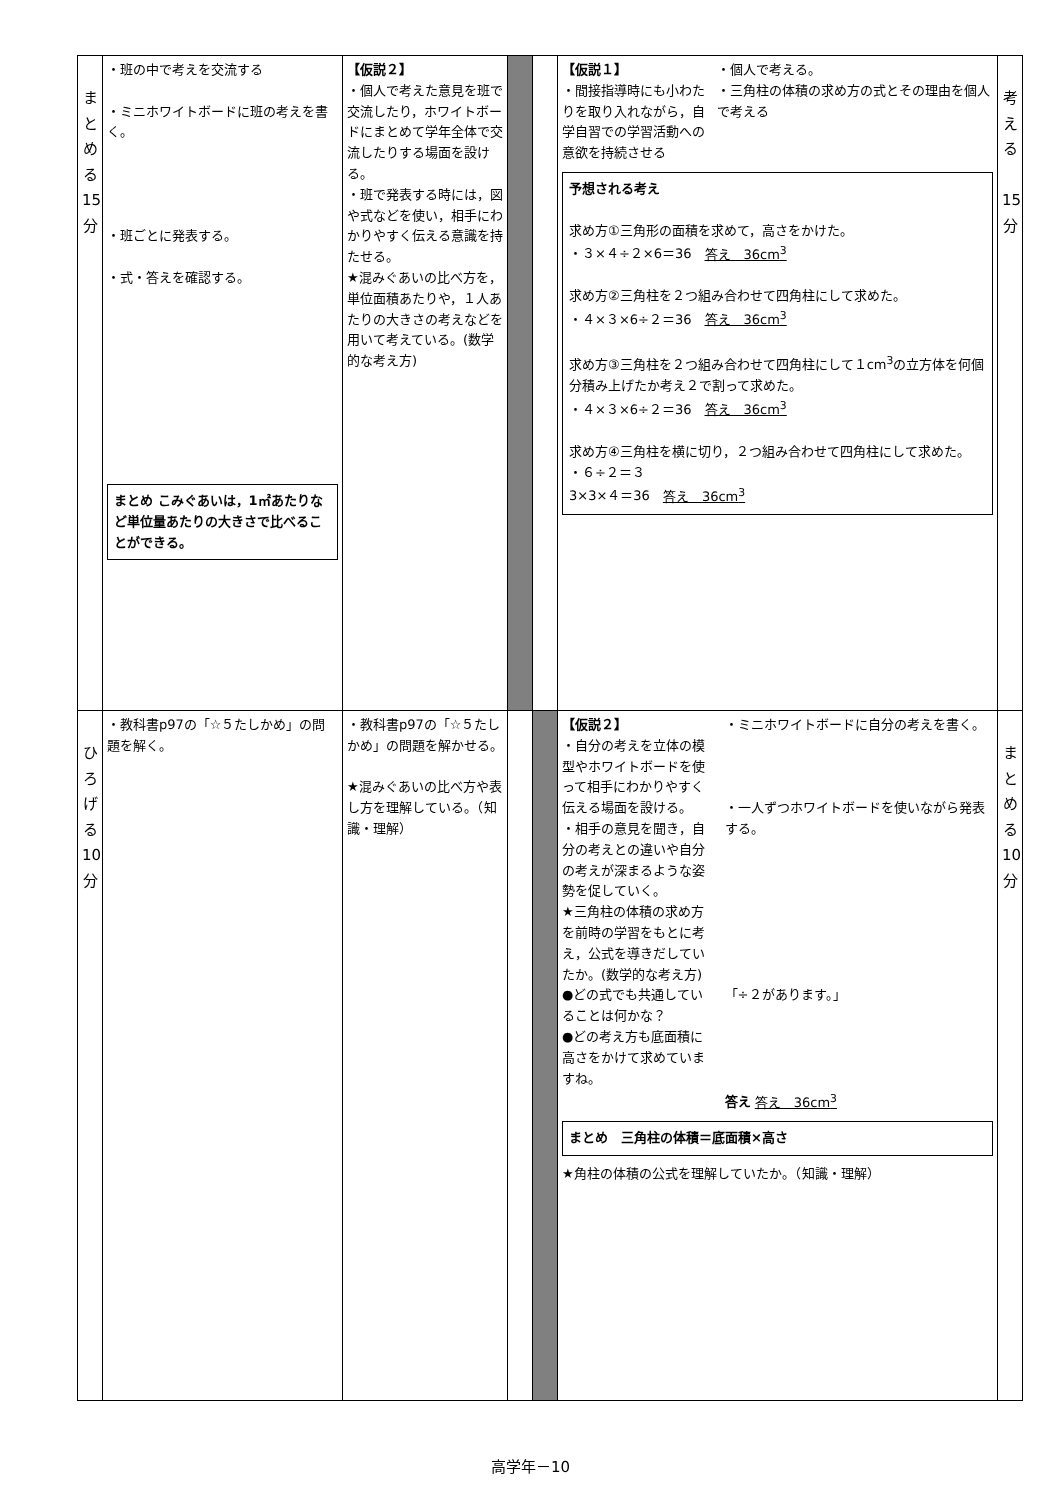| ま と め る 15 分 | ・班の中で考えを交流する ・ミニホワイトボードに班の考えを書く。 ・班ごとに発表する。 ・式・答えを確認する。 まとめ こみぐあいは，1㎡あたりなど単位量あたりの大きさで比べることができる。 | 【仮説２】 ・個人で考えた意見を班で交流したり，ホワイトボードにまとめて学年全体で交流したりする場面を設ける。 ・班で発表する時には，図や式などを使い，相手にわかりやすく伝える意識を持たせる。 ★混みぐあいの比べ方を，単位面積あたりや，１人あたりの大きさの考えなどを用いて考えている。(数学的な考え方) | | | 【仮説１】 ・間接指導時にも小わたりを取り入れながら，自学自習での学習活動への意欲を持続させる ・個人で考える。 ・三角柱の体積の求め方の式とその理由を個人で考える 予想される考え 求め方①三角形の面積を求めて，高さをかけた。 ・３×４÷２×6＝36 答え 36cm<sup>3</sup> 求め方②三角柱を２つ組み合わせて四角柱にして求めた。 ・４×３×6÷２＝36 答え 36cm<sup>3</sup> 求め方③三角柱を２つ組み合わせて四角柱にして１cm<sup>3</sup>の立方体を何個分積み上げたか考え２で割って求めた。 ・４×３×6÷２＝36 答え 36cm<sup>3</sup> 求め方④三角柱を横に切り，２つ組み合わせて四角柱にして求めた。 ・６÷２＝３ 3×3×４＝36 答え 36cm<sup>3</sup> | 考 え る 15 分 |
| ひ ろ げ る 10 分 | ・教科書p97の「☆５たしかめ」の問題を解く。 | ・教科書p97の「☆５たしかめ」の問題を解かせる。 ★混みぐあいの比べ方や表し方を理解している。（知識・理解） | | | 【仮説２】 ・自分の考えを立体の模型やホワイトボードを使って相手にわかりやすく伝える場面を設ける。 ・相手の意見を聞き，自分の考えとの違いや自分の考えが深まるような姿勢を促していく。 ★三角柱の体積の求め方を前時の学習をもとに考え，公式を導きだしていたか。(数学的な考え方) ●どの式でも共通していることは何かな？ ●どの考え方も底面積に高さをかけて求めていますね。 ・ミニホワイトボードに自分の考えを書く。 ・一人ずつホワイトボードを使いながら発表する。 「÷２があります。」 答え 答え 36cm<sup>3</sup> まとめ 三角柱の体積＝底面積×高さ ★角柱の体積の公式を理解していたか。（知識・理解） | ま と め る 10 分 |
高学年－10